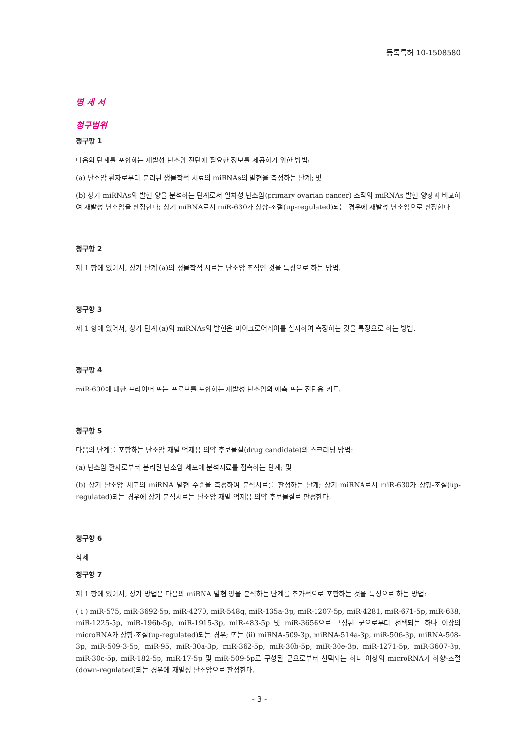등록특허 10-1508580
명 세 서
청구범위
청구항 1
다음의 단계를 포함하는 재발성 난소암 진단에 필요한 정보를 제공하기 위한 방법:
(a) 난소암 환자로부터 분리된 생물학적 시료의 miRNAs의 발현을 측정하는 단계; 및
(b) 상기 miRNAs의 발현 양을 분석하는 단계로서 일차성 난소암(primary ovarian cancer) 조직의 miRNAs 발현 양상과 비교하여 재발성 난소암을 판정한다; 상기 miRNA로서 miR-630가 상향-조절(up-regulated)되는 경우에 재발성 난소암으로 판정한다.
청구항 2
제 1 항에 있어서, 상기 단계 (a)의 생물학적 시료는 난소암 조직인 것을 특징으로 하는 방법.
청구항 3
제 1 항에 있어서, 상기 단계 (a)의 miRNAs의 발현은 마이크로어레이를 실시하여 측정하는 것을 특징으로 하는 방법.
청구항 4
miR-630에 대한 프라이머 또는 프로브를 포함하는 재발성 난소암의 예측 또는 진단용 키트.
청구항 5
다음의 단계를 포함하는 난소암 재발 억제용 의약 후보물질(drug candidate)의 스크리닝 방법:
(a) 난소암 환자로부터 분리된 난소암 세포에 분석시료를 접촉하는 단계; 및
(b) 상기 난소암 세포의 miRNA 발현 수준을 측정하여 분석시료를 판정하는 단계; 상기 miRNA로서 miR-630가 상향-조절(up-regulated)되는 경우에 상기 분석시료는 난소암 재발 억제용 의약 후보물질로 판정한다.
청구항 6
삭제
청구항 7
제 1 항에 있어서, 상기 방법은 다음의 miRNA 발현 양을 분석하는 단계를 추가적으로 포함하는 것을 특징으로 하는 방법:
( i ) miR-575, miR-3692-5p, miR-4270, miR-548q, miR-135a-3p, miR-1207-5p, miR-4281, miR-671-5p, miR-638, miR-1225-5p, miR-196b-5p, miR-1915-3p, miR-483-5p 및 miR-3656으로 구성된 군으로부터 선택되는 하나 이상의 microRNA가 상향-조절(up-regulated)되는 경우; 또는 (ii) miRNA-509-3p, miRNA-514a-3p, miR-506-3p, miRNA-508-3p, miR-509-3-5p, miR-95, miR-30a-3p, miR-362-5p, miR-30b-5p, miR-30e-3p, miR-1271-5p, miR-3607-3p, miR-30c-5p, miR-182-5p, miR-17-5p 및 miR-509-5p로 구성된 군으로부터 선택되는 하나 이상의 microRNA가 하향-조절(down-regulated)되는 경우에 재발성 난소암으로 판정한다.
- 3 -